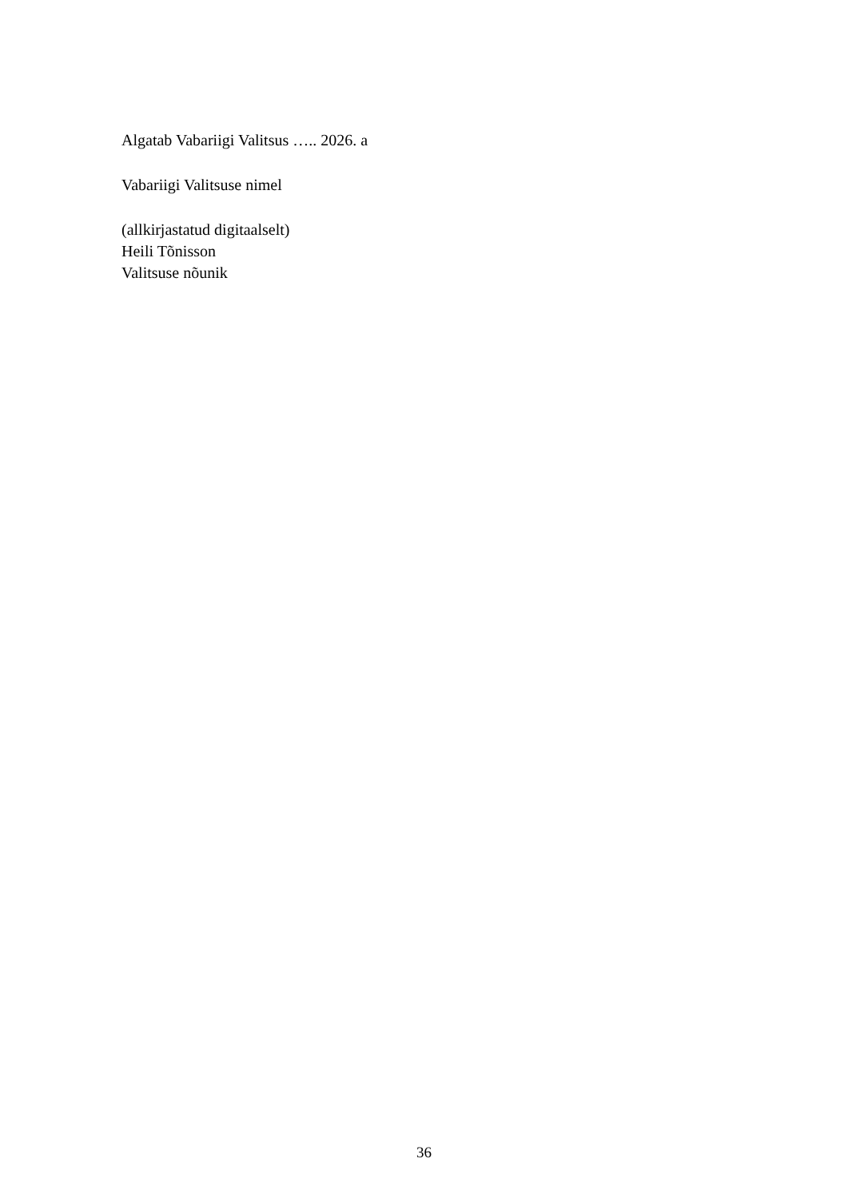Algatab Vabariigi Valitsus ….. 2026. a
Vabariigi Valitsuse nimel
(allkirjastatud digitaalselt)
Heili Tõnisson
Valitsuse nõunik
36